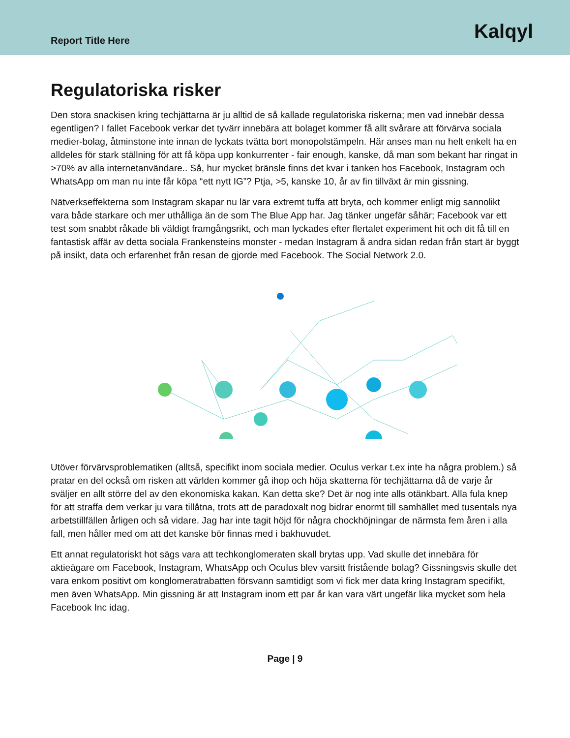Report Title Here Kalqyl
Regulatoriska risker
Den stora snackisen kring techjättarna är ju alltid de så kallade regulatoriska riskerna; men vad innebär dessa egentligen? I fallet Facebook verkar det tyvärr innebära att bolaget kommer få allt svårare att förvärva sociala medier-bolag, åtminstone inte innan de lyckats tvätta bort monopolstämpeln. Här anses man nu helt enkelt ha en alldeles för stark ställning för att få köpa upp konkurrenter - fair enough, kanske, då man som bekant har ringat in >70% av alla internetanvändare.. Så, hur mycket bränsle finns det kvar i tanken hos Facebook, Instagram och WhatsApp om man nu inte får köpa “ett nytt IG”? Ptja, >5, kanske 10, år av fin tillväxt är min gissning.
Nätverkseffekterna som Instagram skapar nu lär vara extremt tuffa att bryta, och kommer enligt mig sannolikt vara både starkare och mer uthålliga än de som The Blue App har. Jag tänker ungefär såhär; Facebook var ett test som snabbt råkade bli väldigt framgångsrikt, och man lyckades efter flertalet experiment hit och dit få till en fantastisk affär av detta sociala Frankensteins monster - medan Instagram å andra sidan redan från start är byggt på insikt, data och erfarenhet från resan de gjorde med Facebook. The Social Network 2.0.
Utöver förvärvsproblematiken (alltså, specifikt inom sociala medier. Oculus verkar t.ex inte ha några problem.) så pratar en del också om risken att världen kommer gå ihop och höja skatterna för techjättarna då de varje år sväljer en allt större del av den ekonomiska kakan. Kan detta ske? Det är nog inte alls otänkbart. Alla fula knep för att straffa dem verkar ju vara tillåtna, trots att de paradoxalt nog bidrar enormt till samhället med tusentals nya arbetstillfällen årligen och så vidare. Jag har inte tagit höjd för några chockhöjningar de närmsta fem åren i alla fall, men håller med om att det kanske bör finnas med i bakhuvudet.
Ett annat regulatoriskt hot sägs vara att techkonglomeraten skall brytas upp. Vad skulle det innebära för aktieägare om Facebook, Instagram, WhatsApp och Oculus blev varsitt fristående bolag? Gissningsvis skulle det vara enkom positivt om konglomeratrabatten försvann samtidigt som vi fick mer data kring Instagram specifikt, men även WhatsApp. Min gissning är att Instagram inom ett par år kan vara värt ungefär lika mycket som hela Facebook Inc idag.
Page | 9